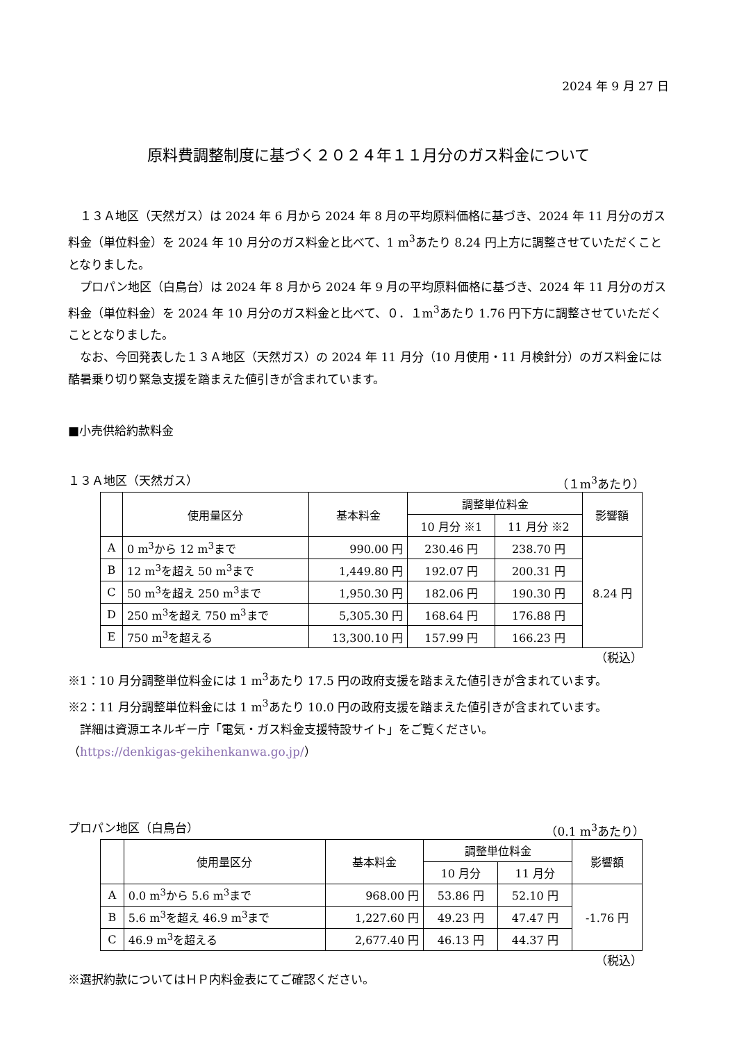2024 年 9 月 27 日
原料費調整制度に基づく２０２４年１１月分のガス料金について
１３Ａ地区（天然ガス）は 2024 年 6 月から 2024 年 8 月の平均原料価格に基づき、2024 年 11 月分のガス料金（単位料金）を 2024 年 10 月分のガス料金と比べて、1 m<sup>3</sup>あたり 8.24 円上方に調整させていただくこととなりました。
プロパン地区（白鳥台）は 2024 年 8 月から 2024 年 9 月の平均原料価格に基づき、2024 年 11 月分のガス料金（単位料金）を 2024 年 10 月分のガス料金と比べて、０．１m<sup>3</sup>あたり 1.76 円下方に調整させていただくこととなりました。
なお、今回発表した１３Ａ地区（天然ガス）の 2024 年 11 月分（10 月使用・11 月検針分）のガス料金には酷暑乗り切り緊急支援を踏まえた値引きが含まれています。
■小売供給約款料金
１３Ａ地区（天然ガス） （１m<sup>3</sup>あたり）
| | 使用量区分 | 基本料金 | 調整単位料金 | | 影響額 |
| --- | --- | --- | --- | --- | --- |
| | | | 10 月分 ※1 | 11 月分 ※2 | |
| A | 0 m<sup>3</sup>から 12 m<sup>3</sup>まで | 990.00 円 | 230.46 円 | 238.70 円 | 8.24 円 |
| B | 12 m<sup>3</sup>を超え 50 m<sup>3</sup>まで | 1,449.80 円 | 192.07 円 | 200.31 円 | |
| C | 50 m<sup>3</sup>を超え 250 m<sup>3</sup>まで | 1,950.30 円 | 182.06 円 | 190.30 円 | |
| D | 250 m<sup>3</sup>を超え 750 m<sup>3</sup>まで | 5,305.30 円 | 168.64 円 | 176.88 円 | |
| E | 750 m<sup>3</sup>を超える | 13,300.10 円 | 157.99 円 | 166.23 円 | |
（税込）
※1：10 月分調整単位料金には 1 m<sup>3</sup>あたり 17.5 円の政府支援を踏まえた値引きが含まれています。
※2：11 月分調整単位料金には 1 m<sup>3</sup>あたり 10.0 円の政府支援を踏まえた値引きが含まれています。
　詳細は資源エネルギー庁「電気・ガス料金支援特設サイト」をご覧ください。
（https://denkigas-gekihenkanwa.go.jp/）
プロパン地区（白鳥台） （0.1 m<sup>3</sup>あたり）
| | 使用量区分 | 基本料金 | 調整単位料金 | | 影響額 |
| --- | --- | --- | --- | --- | --- |
| | | | 10 月分 | 11 月分 | |
| A | 0.0 m<sup>3</sup>から 5.6 m<sup>3</sup>まで | 968.00 円 | 53.86 円 | 52.10 円 | -1.76 円 |
| B | 5.6 m<sup>3</sup>を超え 46.9 m<sup>3</sup>まで | 1,227.60 円 | 49.23 円 | 47.47 円 | |
| C | 46.9 m<sup>3</sup>を超える | 2,677.40 円 | 46.13 円 | 44.37 円 | |
（税込）
※選択約款についてはＨＰ内料金表にてご確認ください。